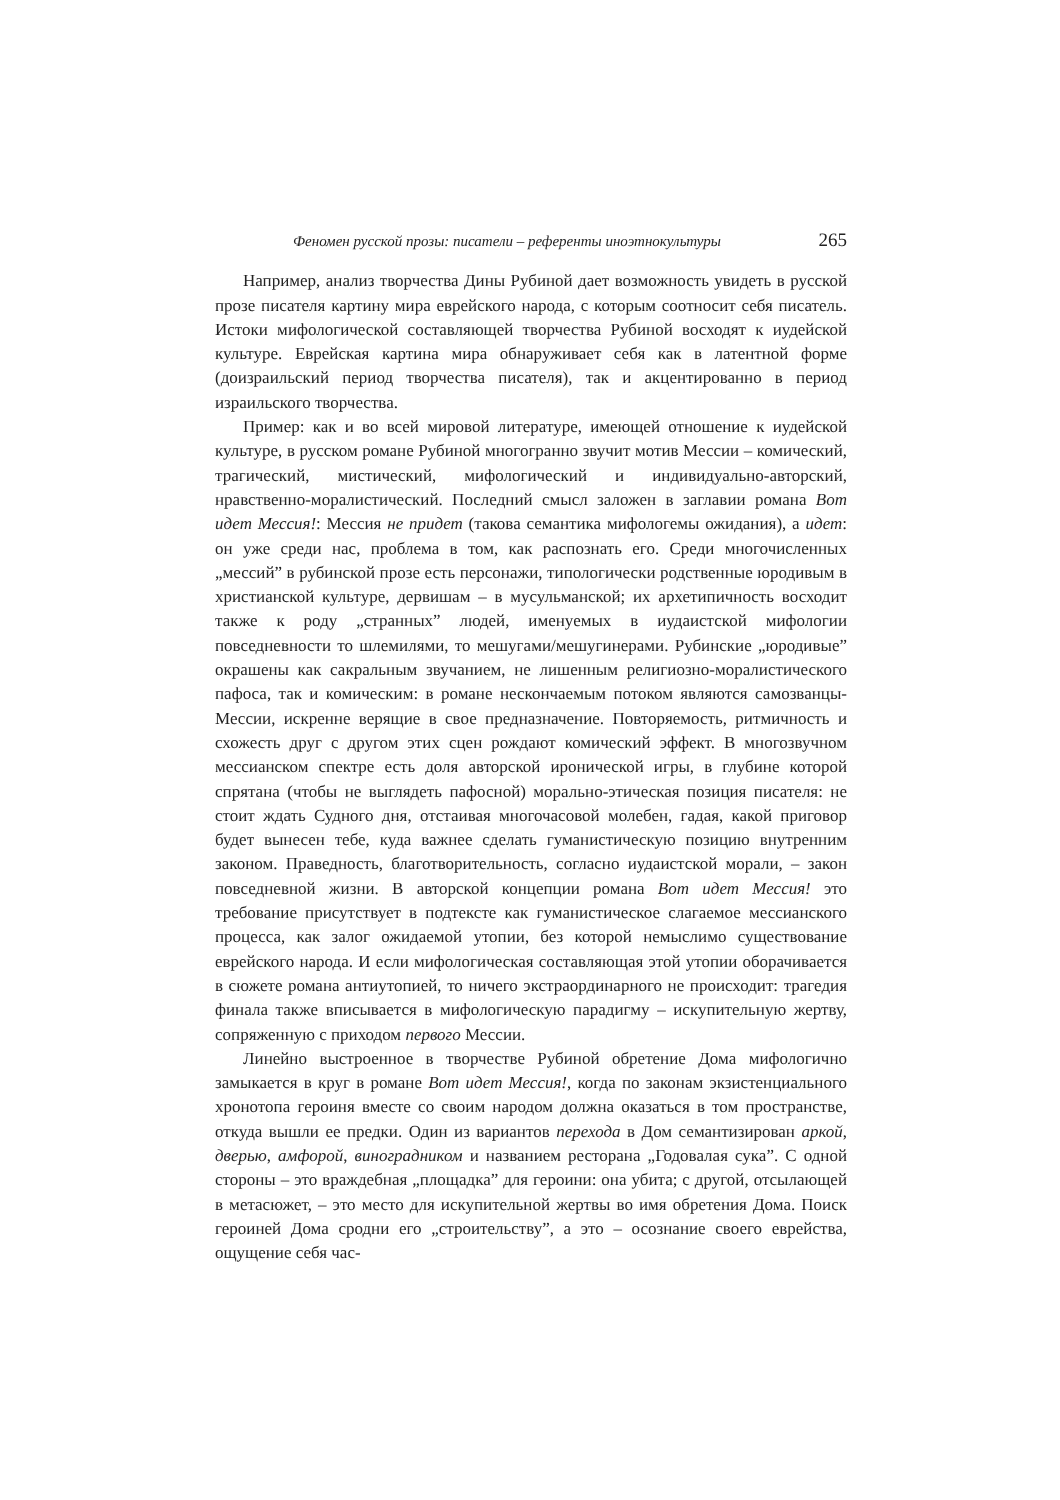Феномен русской прозы: писатели – референты иноэтнокультуры 265
Например, анализ творчества Дины Рубиной дает возможность увидеть в русской прозе писателя картину мира еврейского народа, с которым соотносит себя писатель. Истоки мифологической составляющей творчества Рубиной восходят к иудейской культуре. Еврейская картина мира обнаруживает себя как в латентной форме (доизраильский период творчества писателя), так и акцентированно в период израильского творчества.
Пример: как и во всей мировой литературе, имеющей отношение к иудейской культуре, в русском романе Рубиной многогранно звучит мотив Мессии – комический, трагический, мистический, мифологический и индивидуально-авторский, нравственно-моралистический. Последний смысл заложен в заглавии романа Вот идет Мессия!: Мессия не придет (такова семантика мифологемы ожидания), а идет: он уже среди нас, проблема в том, как распознать его. Среди многочисленных „мессий” в рубинской прозе есть персонажи, типологически родственные юродивым в христианской культуре, дервишам – в мусульманской; их архетипичность восходит также к роду „странных” людей, именуемых в иудаистской мифологии повседневности то шлемилями, то мешугами/мешугинерами. Рубинские „юродивые” окрашены как сакральным звучанием, не лишенным религиозно-моралистического пафоса, так и комическим: в романе нескончаемым потоком являются самозванцы-Мессии, искренне верящие в свое предназначение. Повторяемость, ритмичность и схожесть друг с другом этих сцен рождают комический эффект. В многозвучном мессианском спектре есть доля авторской иронической игры, в глубине которой спрятана (чтобы не выглядеть пафосной) морально-этическая позиция писателя: не стоит ждать Судного дня, отстаивая многочасовой молебен, гадая, какой приговор будет вынесен тебе, куда важнее сделать гуманистическую позицию внутренним законом. Праведность, благотворительность, согласно иудаистской морали, – закон повседневной жизни. В авторской концепции романа Вот идет Мессия! это требование присутствует в подтексте как гуманистическое слагаемое мессианского процесса, как залог ожидаемой утопии, без которой немыслимо существование еврейского народа. И если мифологическая составляющая этой утопии оборачивается в сюжете романа антиутопией, то ничего экстраординарного не происходит: трагедия финала также вписывается в мифологическую парадигму – искупительную жертву, сопряженную с приходом первого Мессии.
Линейно выстроенное в творчестве Рубиной обретение Дома мифологично замыкается в круг в романе Вот идет Мессия!, когда по законам экзистенциального хронотопа героиня вместе со своим народом должна оказаться в том пространстве, откуда вышли ее предки. Один из вариантов перехода в Дом семантизирован аркой, дверью, амфорой, виноградником и названием ресторана „Годовалая сука”. С одной стороны – это враждебная „площадка” для героини: она убита; с другой, отсылающей в метасюжет, – это место для искупительной жертвы во имя обретения Дома. Поиск героиней Дома сродни его „строительству”, а это – осознание своего еврейства, ощущение себя час-